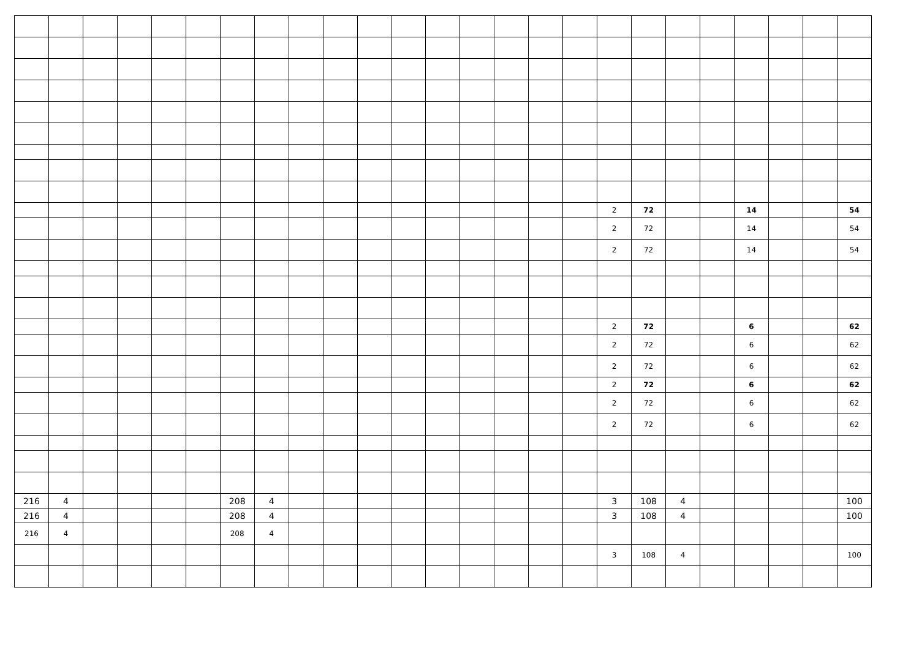| | | | | | | | | | | | | | | | | | 2 | 72 | | | 14 | | | 54 |
| | | | | | | | | | | | | | | | | | 2 | 72 | | | 14 | | | 54 |
| | | | | | | | | | | | | | | | | | 2 | 72 | | | 14 | | | 54 |
| | | | | | | | | | | | | | | | | | 2 | 72 | | | 6 | | | 62 |
| | | | | | | | | | | | | | | | | | 2 | 72 | | | 6 | | | 62 |
| | | | | | | | | | | | | | | | | | 2 | 72 | | | 6 | | | 62 |
| | | | | | | | | | | | | | | | | | 2 | 72 | | | 6 | | | 62 |
| | | | | | | | | | | | | | | | | | 2 | 72 | | | 6 | | | 62 |
| | | | | | | | | | | | | | | | | | 2 | 72 | | | 6 | | | 62 |
| 216 | 4 | | | | | 208 | 4 | | | | | | | | | | 3 | 108 | 4 | | | | | 100 |
| 216 | 4 | | | | | 208 | 4 | | | | | | | | | | 3 | 108 | 4 | | | | | 100 |
| 216 | 4 | | | | | 208 | 4 | | | | | | | | | | | | | | | | | |
| | | | | | | | | | | | | | | | | | 3 | 108 | 4 | | | | | 100 |